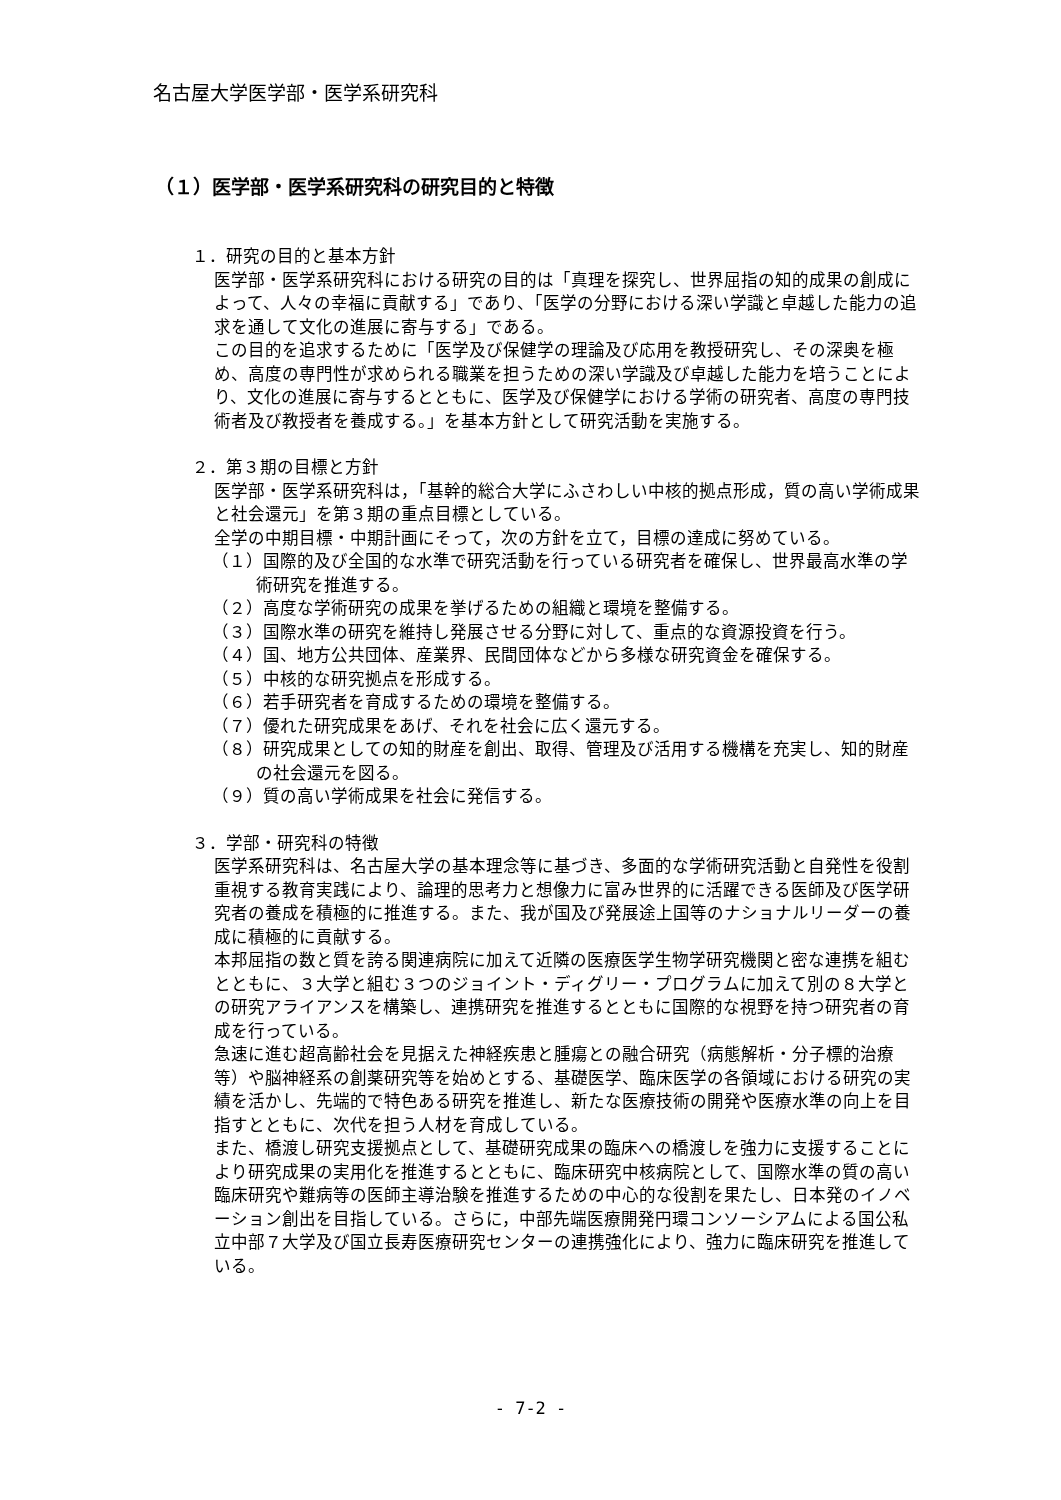名古屋大学医学部・医学系研究科
（１）医学部・医学系研究科の研究目的と特徴
１．研究の目的と基本方針
医学部・医学系研究科における研究の目的は「真理を探究し、世界屈指の知的成果の創成によって、人々の幸福に貢献する」であり、「医学の分野における深い学識と卓越した能力の追求を通して文化の進展に寄与する」である。
この目的を追求するために「医学及び保健学の理論及び応用を教授研究し、その深奥を極め、高度の専門性が求められる職業を担うための深い学識及び卓越した能力を培うことにより、文化の進展に寄与するとともに、医学及び保健学における学術の研究者、高度の専門技術者及び教授者を養成する。」を基本方針として研究活動を実施する。
２．第３期の目標と方針
医学部・医学系研究科は，「基幹的総合大学にふさわしい中核的拠点形成，質の高い学術成果と社会還元」を第３期の重点目標としている。
全学の中期目標・中期計画にそって，次の方針を立て，目標の達成に努めている。
（１）国際的及び全国的な水準で研究活動を行っている研究者を確保し、世界最高水準の学術研究を推進する。
（２）高度な学術研究の成果を挙げるための組織と環境を整備する。
（３）国際水準の研究を維持し発展させる分野に対して、重点的な資源投資を行う。
（４）国、地方公共団体、産業界、民間団体などから多様な研究資金を確保する。
（５）中核的な研究拠点を形成する。
（６）若手研究者を育成するための環境を整備する。
（７）優れた研究成果をあげ、それを社会に広く還元する。
（８）研究成果としての知的財産を創出、取得、管理及び活用する機構を充実し、知的財産の社会還元を図る。
（９）質の高い学術成果を社会に発信する。
３．学部・研究科の特徴
医学系研究科は、名古屋大学の基本理念等に基づき、多面的な学術研究活動と自発性を役割重視する教育実践により、論理的思考力と想像力に富み世界的に活躍できる医師及び医学研究者の養成を積極的に推進する。また、我が国及び発展途上国等のナショナルリーダーの養成に積極的に貢献する。
本邦屈指の数と質を誇る関連病院に加えて近隣の医療医学生物学研究機関と密な連携を組むとともに、３大学と組む３つのジョイント・ディグリー・プログラムに加えて別の８大学との研究アライアンスを構築し、連携研究を推進するとともに国際的な視野を持つ研究者の育成を行っている。
急速に進む超高齢社会を見据えた神経疾患と腫瘍との融合研究（病態解析・分子標的治療等）や脳神経系の創薬研究等を始めとする、基礎医学、臨床医学の各領域における研究の実績を活かし、先端的で特色ある研究を推進し、新たな医療技術の開発や医療水準の向上を目指すとともに、次代を担う人材を育成している。
また、橋渡し研究支援拠点として、基礎研究成果の臨床への橋渡しを強力に支援することにより研究成果の実用化を推進するとともに、臨床研究中核病院として、国際水準の質の高い臨床研究や難病等の医師主導治験を推進するための中心的な役割を果たし、日本発のイノベーション創出を目指している。さらに，中部先端医療開発円環コンソーシアムによる国公私立中部７大学及び国立長寿医療研究センターの連携強化により、強力に臨床研究を推進している。
- 7-2 -